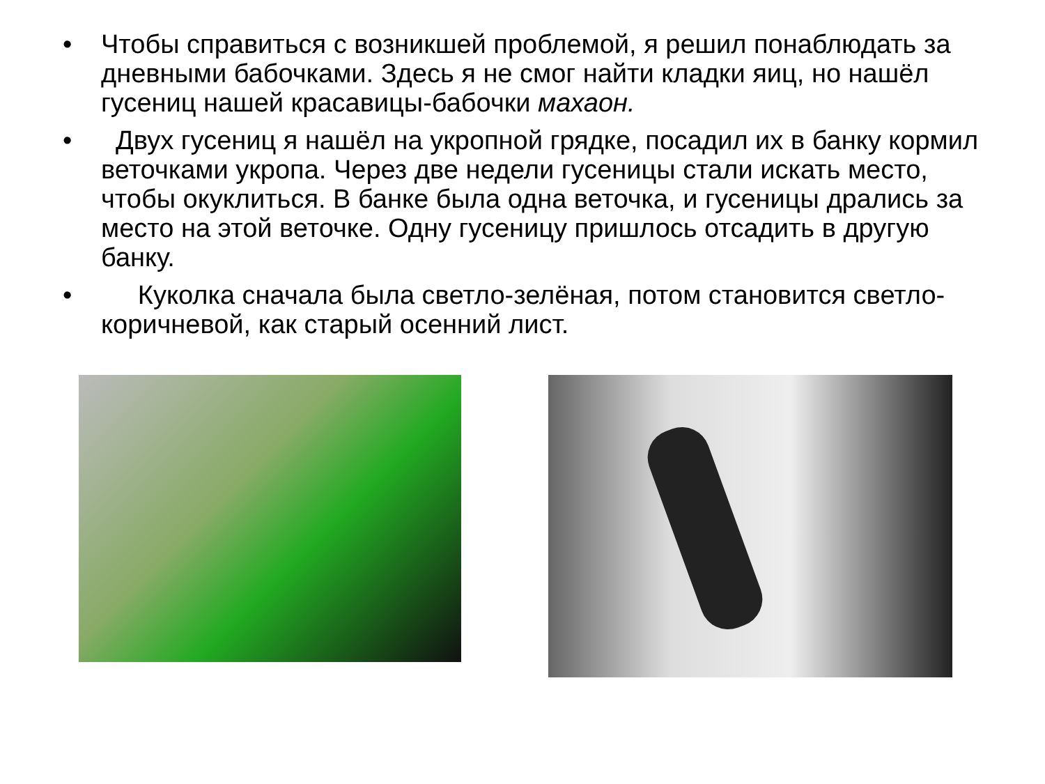• Чтобы справиться с возникшей проблемой, я решил понаблюдать за дневными бабочками. Здесь я не смог найти кладки яиц, но нашёл гусениц нашей красавицы-бабочки махаон.
• Двух гусениц я нашёл на укропной грядке, посадил их в банку кормил веточками укропа. Через две недели гусеницы стали искать место, чтобы окуклиться. В банке была одна веточка, и гусеницы дрались за место на этой веточке. Одну гусеницу пришлось отсадить в другую банку.
• Куколка сначала была светло-зелёная, потом становится светло-коричневой, как старый осенний лист.